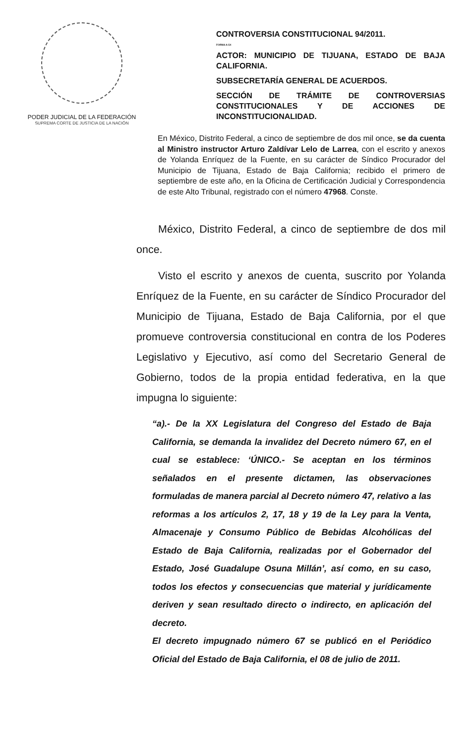PODER JUDICIAL DE LA FEDERACIÓN
SUPREMA CORTE DE JUSTICIA DE LA NACIÓN
CONTROVERSIA CONSTITUCIONAL 94/2011.
FORMA A-54
ACTOR: MUNICIPIO DE TIJUANA, ESTADO DE BAJA CALIFORNIA.
SUBSECRETARÍA GENERAL DE ACUERDOS.
SECCIÓN DE TRÁMITE DE CONTROVERSIAS CONSTITUCIONALES Y DE ACCIONES DE INCONSTITUCIONALIDAD.
En México, Distrito Federal, a cinco de septiembre de dos mil once, se da cuenta al Ministro instructor Arturo Zaldívar Lelo de Larrea, con el escrito y anexos de Yolanda Enríquez de la Fuente, en su carácter de Síndico Procurador del Municipio de Tijuana, Estado de Baja California; recibido el primero de septiembre de este año, en la Oficina de Certificación Judicial y Correspondencia de este Alto Tribunal, registrado con el número 47968. Conste.
México, Distrito Federal, a cinco de septiembre de dos mil once.
Visto el escrito y anexos de cuenta, suscrito por Yolanda Enríquez de la Fuente, en su carácter de Síndico Procurador del Municipio de Tijuana, Estado de Baja California, por el que promueve controversia constitucional en contra de los Poderes Legislativo y Ejecutivo, así como del Secretario General de Gobierno, todos de la propia entidad federativa, en la que impugna lo siguiente:
“a).- De la XX Legislatura del Congreso del Estado de Baja California, se demanda la invalidez del Decreto número 67, en el cual se establece: ‘ÚNICO.- Se aceptan en los términos señalados en el presente dictamen, las observaciones formuladas de manera parcial al Decreto número 47, relativo a las reformas a los artículos 2, 17, 18 y 19 de la Ley para la Venta, Almacenaje y Consumo Público de Bebidas Alcohólicas del Estado de Baja California, realizadas por el Gobernador del Estado, José Guadalupe Osuna Millán’, así como, en su caso, todos los efectos y consecuencias que material y jurídicamente deriven y sean resultado directo o indirecto, en aplicación del decreto.
El decreto impugnado número 67 se publicó en el Periódico Oficial del Estado de Baja California, el 08 de julio de 2011.